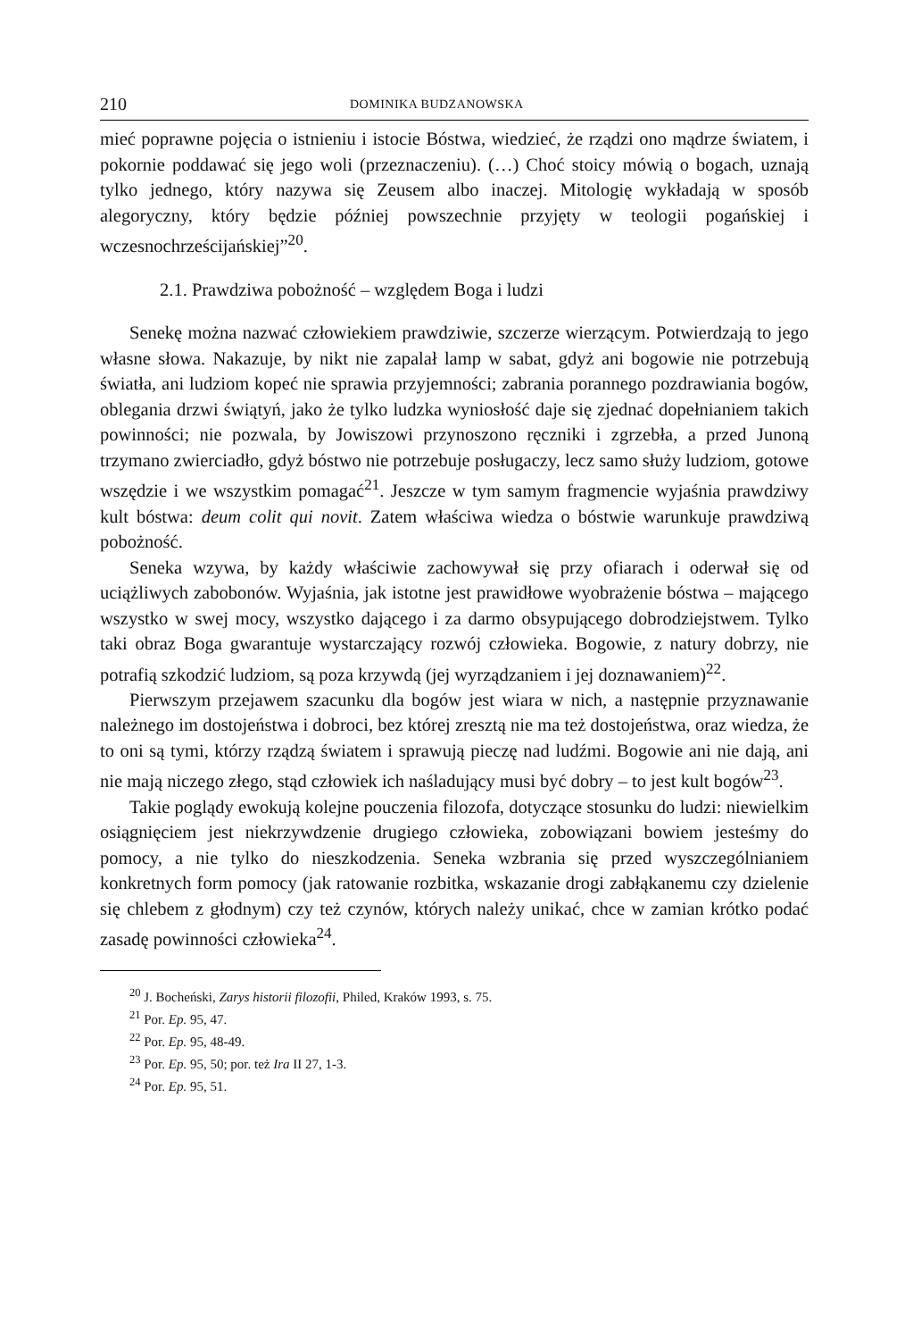210 DOMINIKA BUDZANOWSKA
mieć poprawne pojęcia o istnieniu i istocie Bóstwa, wiedzieć, że rządzi ono mądrze światem, i pokornie poddawać się jego woli (przeznaczeniu). (…) Choć stoicy mówią o bogach, uznają tylko jednego, który nazywa się Zeusem albo inaczej. Mitologię wykładają w sposób alegoryczny, który będzie później powszechnie przyjęty w teologii pogańskiej i wczesnochrześcijańskiej”<sup>20</sup>.
2.1. Prawdziwa pobożność – względem Boga i ludzi
Senekę można nazwać człowiekiem prawdziwie, szczerze wierzącym. Potwierdzają to jego własne słowa. Nakazuje, by nikt nie zapalał lamp w sabat, gdyż ani bogowie nie potrzebują światła, ani ludziom kopeć nie sprawia przyjemności; zabrania porannego pozdrawiania bogów, oblegania drzwi świątyń, jako że tylko ludzka wyniosłość daje się zjednać dopełnianiem takich powinności; nie pozwala, by Jowiszowi przynoszono ręczniki i zgrzebła, a przed Junoną trzymano zwierciadło, gdyż bóstwo nie potrzebuje posługaczy, lecz samo służy ludziom, gotowe wszędzie i we wszystkim pomagać<sup>21</sup>. Jeszcze w tym samym fragmencie wyjaśnia prawdziwy kult bóstwa: deum colit qui novit. Zatem właściwa wiedza o bóstwie warunkuje prawdziwą pobożność.
Seneka wzywa, by każdy właściwie zachowywał się przy ofiarach i oderwał się od uciążliwych zabobonów. Wyjaśnia, jak istotne jest prawidłowe wyobrażenie bóstwa – mającego wszystko w swej mocy, wszystko dającego i za darmo obsypującego dobrodziejstwem. Tylko taki obraz Boga gwarantuje wystarczający rozwój człowieka. Bogowie, z natury dobrzy, nie potrafią szkodzić ludziom, są poza krzywdą (jej wyrządzaniem i jej doznawaniem)<sup>22</sup>.
Pierwszym przejawem szacunku dla bogów jest wiara w nich, a następnie przyznawanie należnego im dostojeństwa i dobroci, bez której zresztą nie ma też dostojeństwa, oraz wiedza, że to oni są tymi, którzy rządzą światem i sprawują pieczę nad ludźmi. Bogowie ani nie dają, ani nie mają niczego złego, stąd człowiek ich naśladujący musi być dobry – to jest kult bogów<sup>23</sup>.
Takie poglądy ewokują kolejne pouczenia filozofa, dotyczące stosunku do ludzi: niewielkim osiągnięciem jest niekrzywdzenie drugiego człowieka, zobowiązani bowiem jesteśmy do pomocy, a nie tylko do nieszkodzenia. Seneka wzbrania się przed wyszczególnianiem konkretnych form pomocy (jak ratowanie rozbitka, wskazanie drogi zabłąkanemu czy dzielenie się chlebem z głodnym) czy też czynów, których należy unikać, chce w zamian krótko podać zasadę powinności człowieka<sup>24</sup>.
<sup>20</sup> J. Bocheński, Zarys historii filozofii, Philed, Kraków 1993, s. 75.
<sup>21</sup> Por. Ep. 95, 47.
<sup>22</sup> Por. Ep. 95, 48-49.
<sup>23</sup> Por. Ep. 95, 50; por. też Ira II 27, 1-3.
<sup>24</sup> Por. Ep. 95, 51.